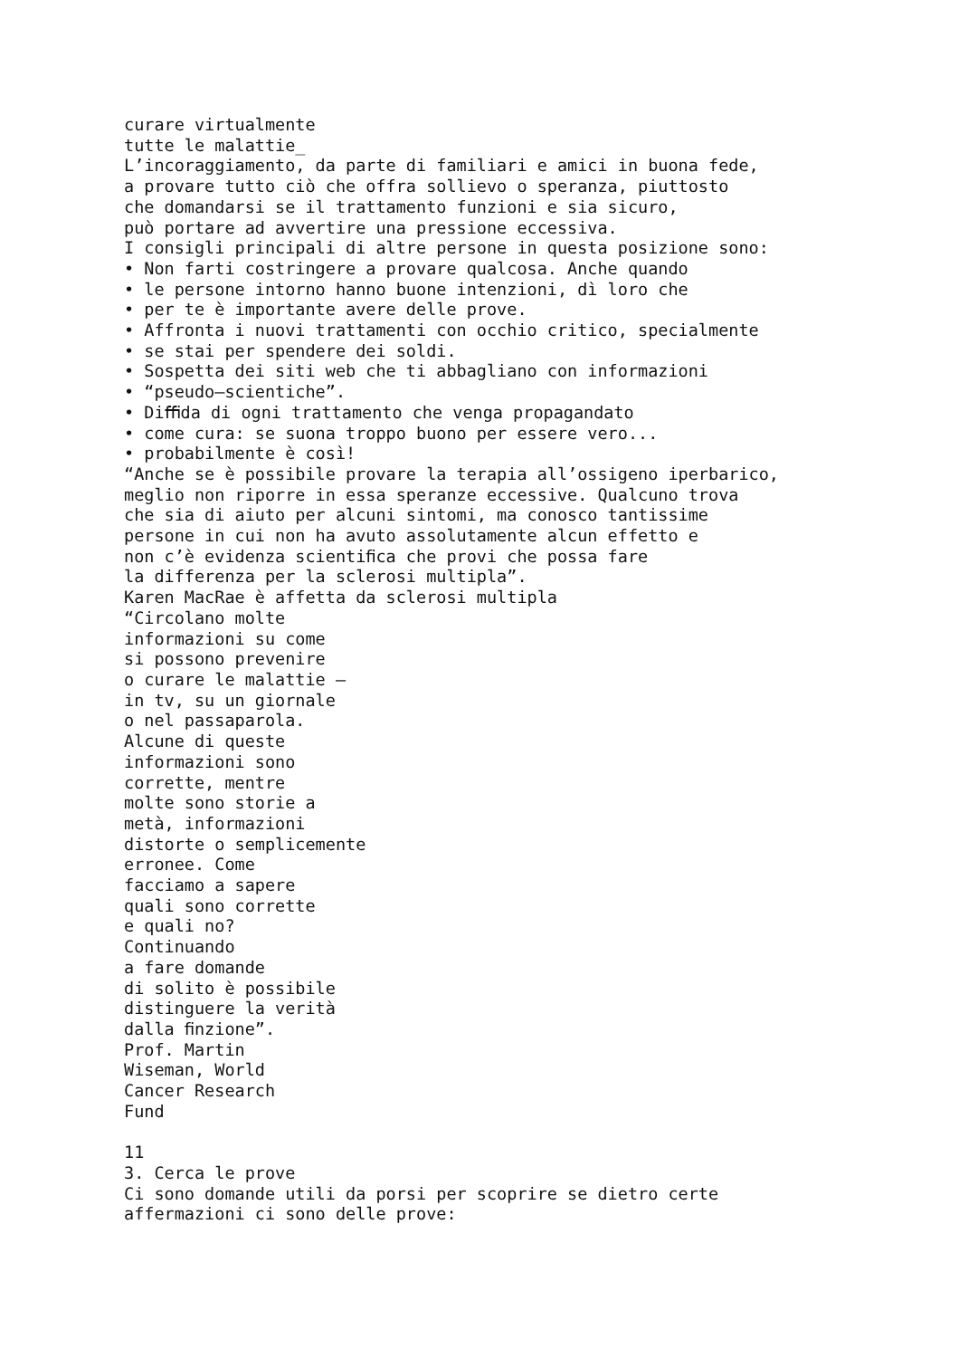curare virtualmente tutte le malattie_ L’incoraggiamento, da parte di familiari e amici in buona fede, a provare tutto ciò che offra sollievo o speranza, piuttosto che domandarsi se il trattamento funzioni e sia sicuro, può portare ad avvertire una pressione eccessiva. I consigli principali di altre persone in questa posizione sono: • Non farti costringere a provare qualcosa. Anche quando • le persone intorno hanno buone intenzioni, dì loro che • per te è importante avere delle prove. • Affronta i nuovi trattamenti con occhio critico, specialmente • se stai per spendere dei soldi. • Sospetta dei siti web che ti abbagliano con informazioni • “pseudo–scientiche”. • Diﬃda di ogni trattamento che venga propagandato • come cura: se suona troppo buono per essere vero... • probabilmente è così! “Anche se è possibile provare la terapia all’ossigeno iperbarico, meglio non riporre in essa speranze eccessive. Qualcuno trova che sia di aiuto per alcuni sintomi, ma conosco tantissime persone in cui non ha avuto assolutamente alcun effetto e non c’è evidenza scientiﬁca che provi che possa fare la differenza per la sclerosi multipla”. Karen MacRae è affetta da sclerosi multipla “Circolano molte informazioni su come si possono prevenire o curare le malattie – in tv, su un giornale o nel passaparola. Alcune di queste informazioni sono corrette, mentre molte sono storie a metà, informazioni distorte o semplicemente erronee. Come facciamo a sapere quali sono corrette e quali no? Continuando a fare domande di solito è possibile distinguere la verità dalla ﬁnzione”. Prof. Martin Wiseman, World Cancer Research Fund 11 3. Cerca le prove Ci sono domande utili da porsi per scoprire se dietro certe affermazioni ci sono delle prove: